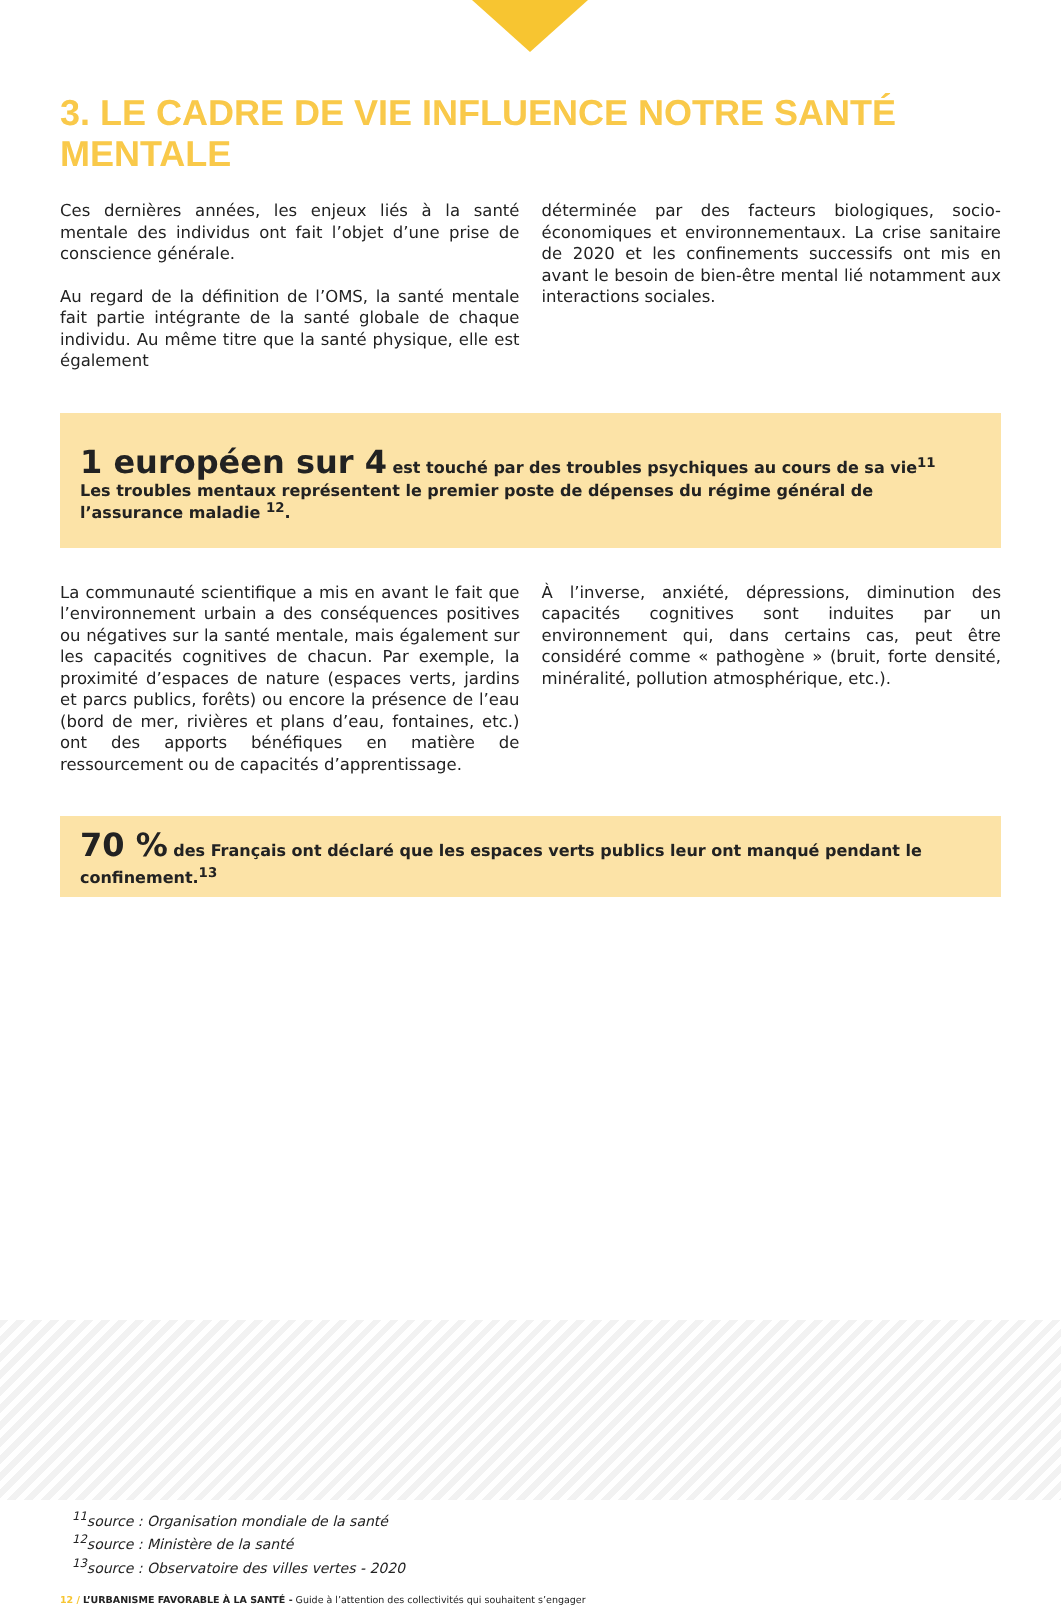3. LE CADRE DE VIE INFLUENCE NOTRE SANTÉ MENTALE
Ces dernières années, les enjeux liés à la santé mentale des individus ont fait l’objet d’une prise de conscience générale.
Au regard de la définition de l’OMS, la santé mentale fait partie intégrante de la santé globale de chaque individu. Au même titre que la santé physique, elle est également
déterminée par des facteurs biologiques, socio-économiques et environnementaux. La crise sanitaire de 2020 et les confinements successifs ont mis en avant le besoin de bien-être mental lié notamment aux interactions sociales.
1 européen sur 4 est touché par des troubles psychiques au cours de sa vie<sup>11</sup>
Les troubles mentaux représentent le premier poste de dépenses du régime général de l’assurance maladie <sup>12</sup>.
La communauté scientifique a mis en avant le fait que l’environnement urbain a des conséquences positives ou négatives sur la santé mentale, mais également sur les capacités cognitives de chacun. Par exemple, la proximité d’espaces de nature (espaces verts, jardins et parcs publics, forêts) ou encore la présence de l’eau (bord de mer, rivières et plans d’eau, fontaines, etc.) ont des apports bénéfiques en matière de ressourcement ou de capacités d’apprentissage.
À l’inverse, anxiété, dépressions, diminution des capacités cognitives sont induites par un environnement qui, dans certains cas, peut être considéré comme « pathogène » (bruit, forte densité, minéralité, pollution atmosphérique, etc.).
70 % des Français ont déclaré que les espaces verts publics leur ont manqué pendant le confinement.<sup>13</sup>
<sup>11</sup> source : Organisation mondiale de la santé
<sup>12</sup> source : Ministère de la santé
<sup>13</sup> source : Observatoire des villes vertes - 2020
12 / L’URBANISME FAVORABLE À LA SANTÉ - Guide à l’attention des collectivités qui souhaitent s’engager